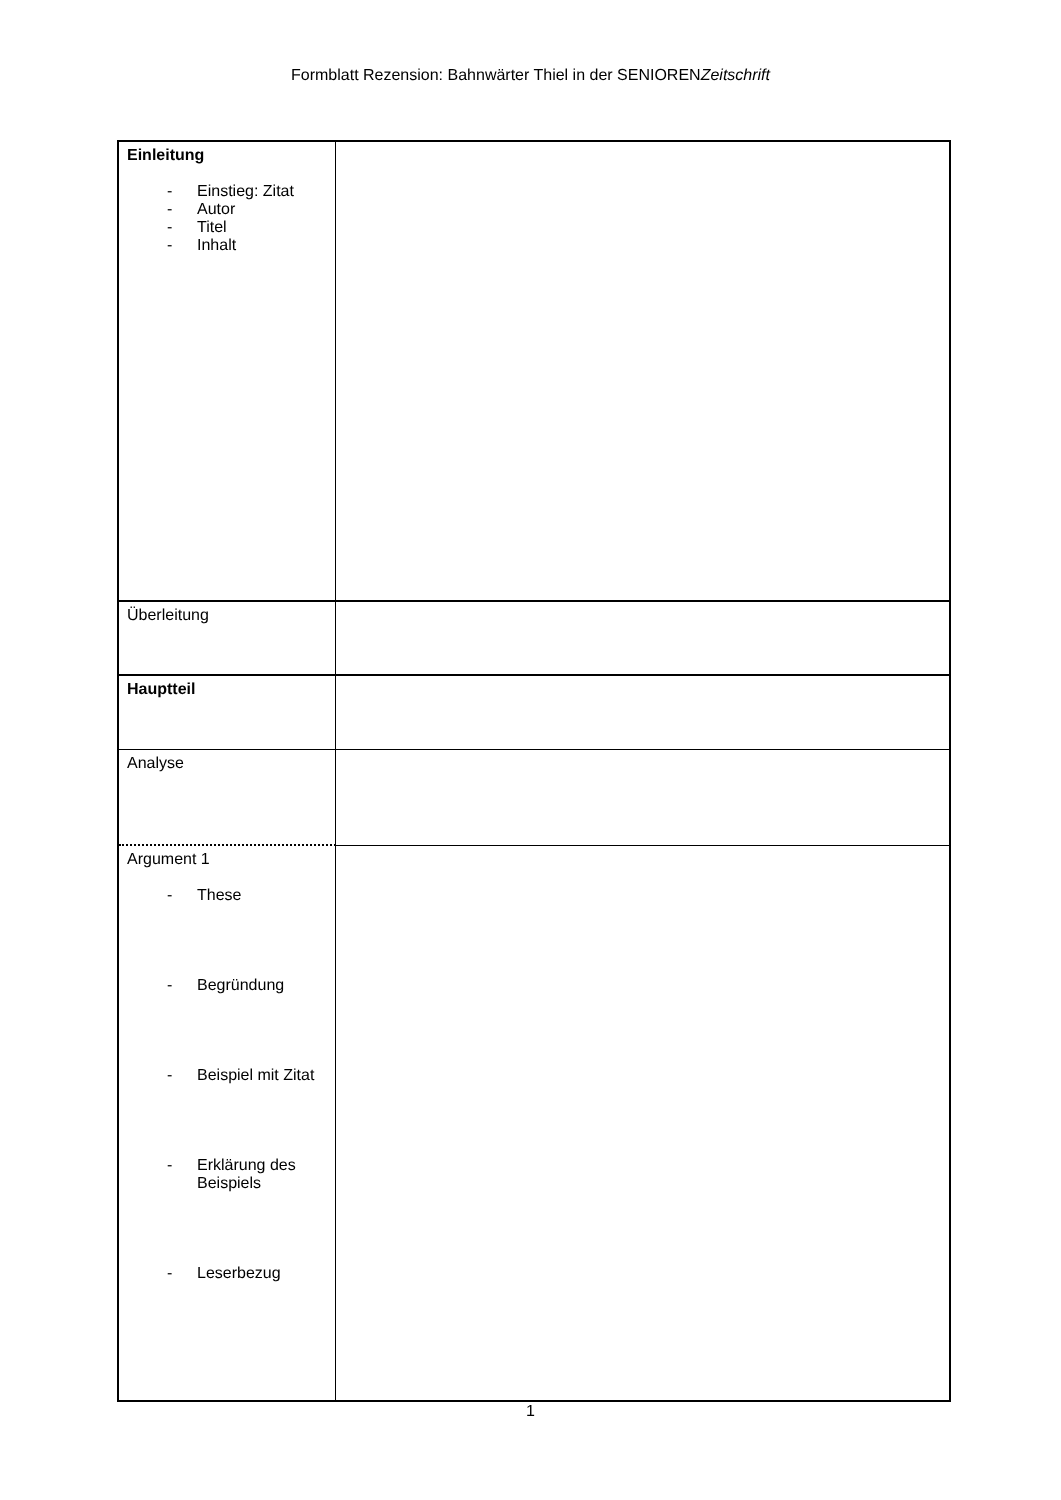Formblatt Rezension: Bahnwärter Thiel in der SENIORENZeitschrift
| Einleitung - Einstieg: Zitat - Autor - Titel - Inhalt | |
| Überleitung | |
| Hauptteil | |
| Analyse | |
| Argument 1 - These - Begründung - Beispiel mit Zitat - Erklärung des Beispiels - Leserbezug | |
1